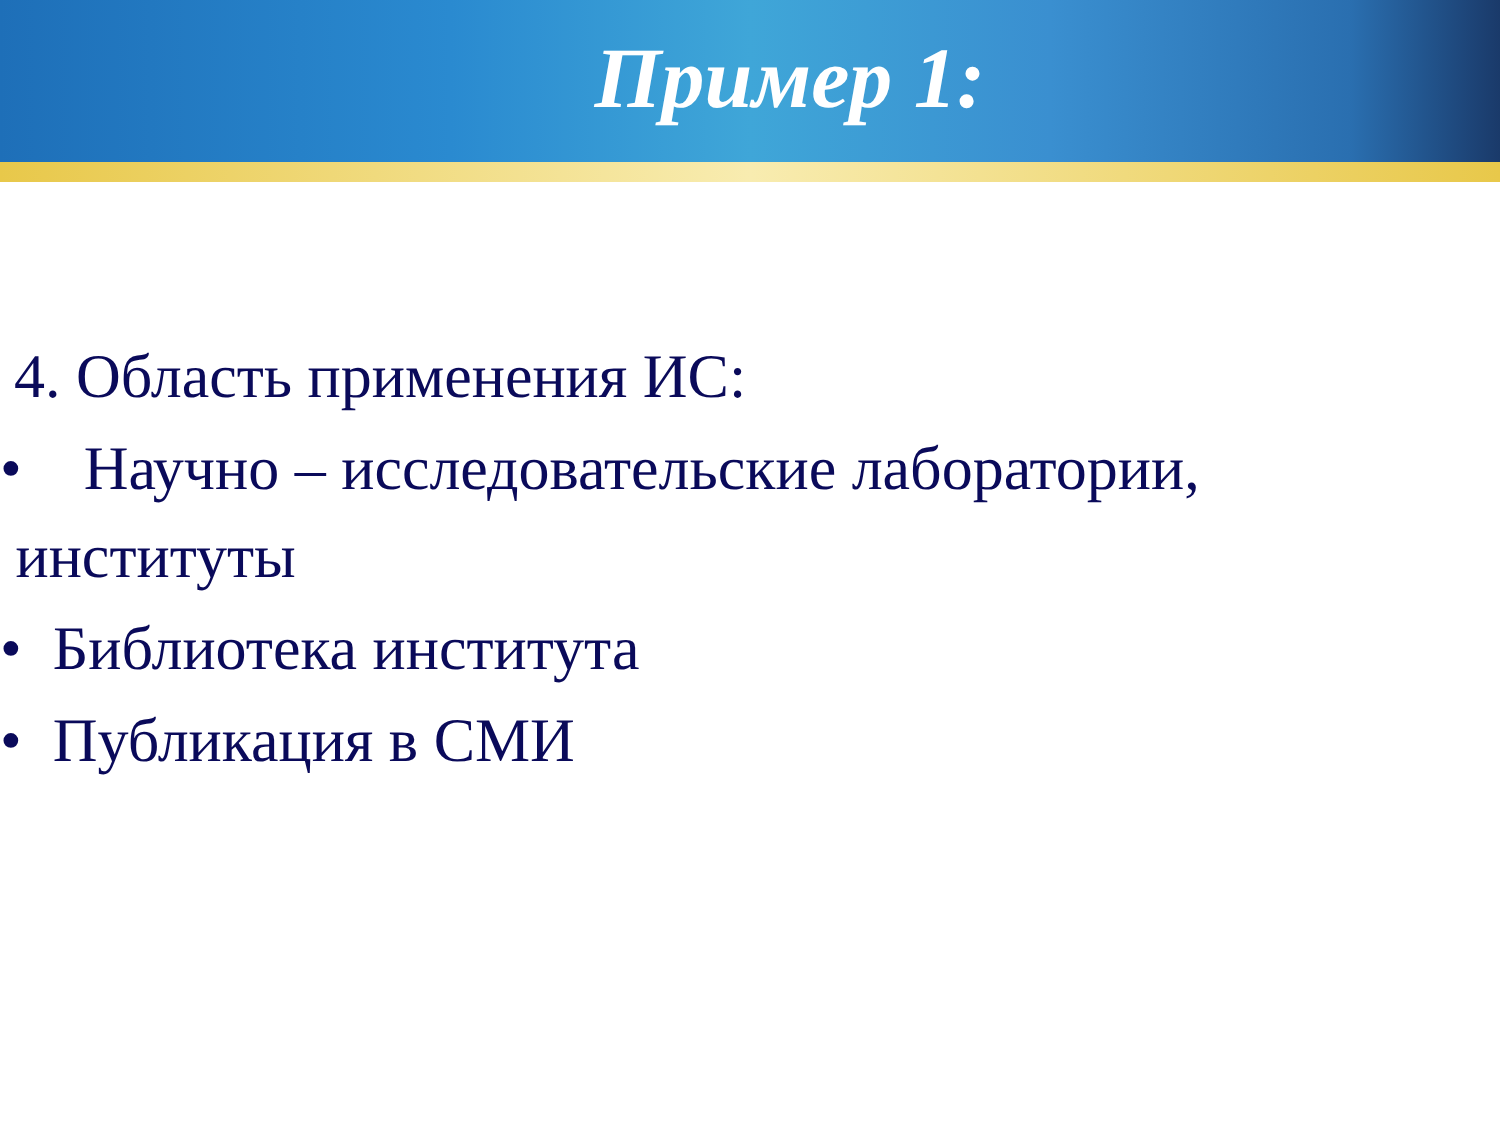Пример 1:
4. Область применения ИС:
• Научно – исследовательские лаборатории,
институты
• Библиотека института
• Публикация в СМИ